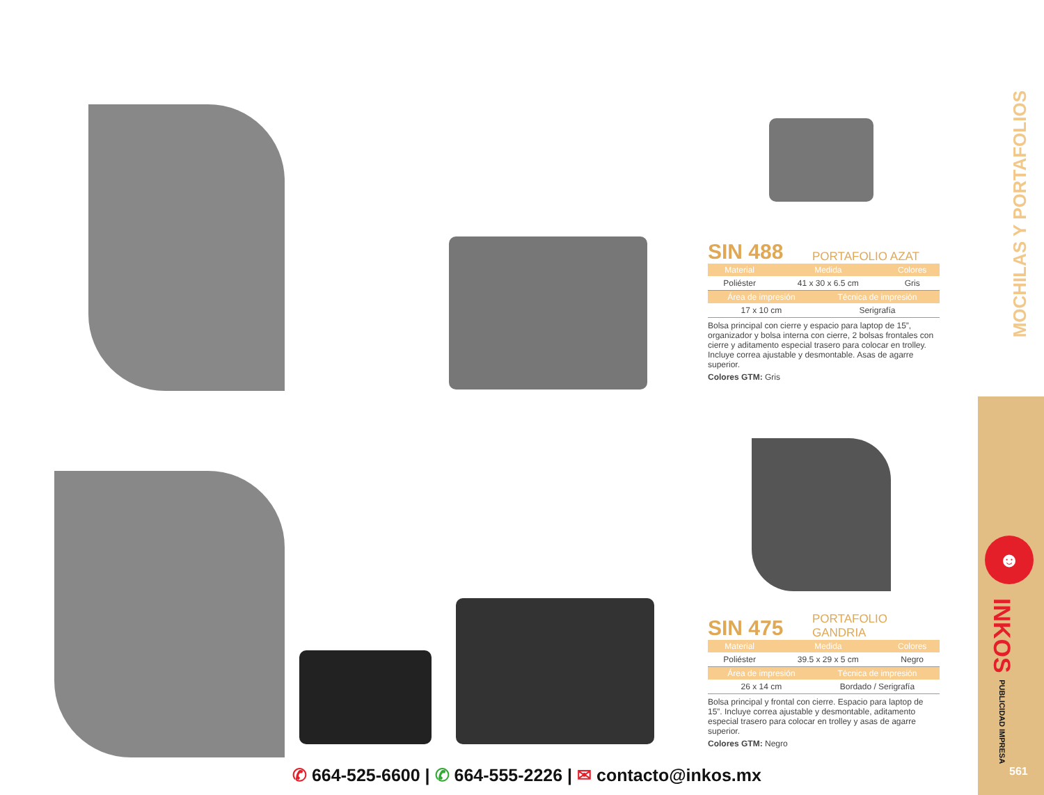MOCHILAS Y PORTAFOLIOS
SIN 488 PORTAFOLIO AZAT
| Material | Medida | Colores |
| --- | --- | --- |
| Poliéster | 41 x 30 x 6.5 cm | Gris |
| Área de impresión | Técnica de impresión |
| --- | --- |
| 17 x 10 cm | Serigrafía |
Bolsa principal con cierre y espacio para laptop de 15”, organizador y bolsa interna con cierre, 2 bolsas frontales con cierre y aditamento especial trasero para colocar en trolley. Incluye correa ajustable y desmontable. Asas de agarre superior.
Colores GTM: Gris
SIN 475 PORTAFOLIO
GANDRIA
| Material | Medida | Colores |
| --- | --- | --- |
| Poliéster | 39.5 x 29 x 5 cm | Negro |
| Área de impresión | Técnica de impresión |
| --- | --- |
| 26 x 14 cm | Bordado / Serigrafía |
Bolsa principal y frontal con cierre. Espacio para laptop de 15”. Incluye correa ajustable y desmontable, aditamento especial trasero para colocar en trolley y asas de agarre superior.
Colores GTM: Negro
☻
INKOS PUBLICIDAD IMPRESA
561
✆ 664-525-6600 | ✆ 664-555-2226 | ✉ contacto@inkos.mx